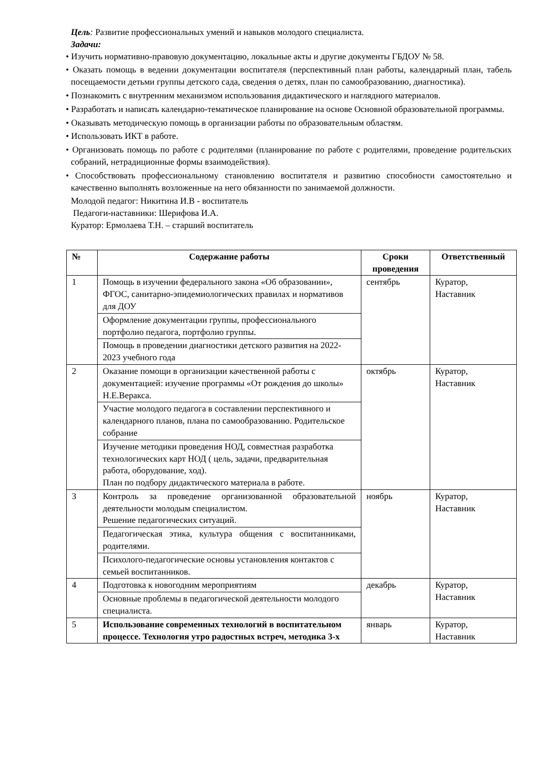Цель: Развитие профессиональных умений и навыков молодого специалиста.
Задачи:
• Изучить нормативно-правовую документацию, локальные акты и другие документы ГБДОУ № 58.
• Оказать помощь в ведении документации воспитателя (перспективный план работы, календарный план, табель посещаемости детьми группы детского сада, сведения о детях, план по самообразованию, диагностика).
• Познакомить с внутренним механизмом использования дидактического и наглядного материалов.
• Разработать и написать календарно-тематическое планирование на основе Основной образовательной программы.
• Оказывать методическую помощь в организации работы по образовательным областям.
• Использовать ИКТ в работе.
• Организовать помощь по работе с родителями (планирование по работе с родителями, проведение родительских собраний, нетрадиционные формы взаимодействия).
• Способствовать профессиональному становлению воспитателя и развитию способности самостоятельно и качественно выполнять возложенные на него обязанности по занимаемой должности.
Молодой педагог: Никитина И.В - воспитатель
Педагоги-наставники: Шерифова И.А.
Куратор: Ермолаева Т.Н. – старший воспитатель
| № | Содержание работы | Сроки проведения | Ответственный |
| --- | --- | --- | --- |
| 1 | Помощь в изучении федерального закона «Об образовании», ФГОС, санитарно-эпидемиологических правилах и нормативов для ДОУ | сентябрь | Куратор, Наставник |
| | Оформление документации группы, профессионального портфолио педагога, портфолио группы. | | |
| | Помощь в проведении диагностики детского развития на 2022-2023 учебного года | | |
| 2 | Оказание помощи в организации качественной работы с документацией: изучение программы «От рождения до школы» Н.Е.Веракса. | октябрь | Куратор, Наставник |
| | Участие молодого педагога в составлении перспективного и календарного планов, плана по самообразованию. Родительское собрание | | |
| | Изучение методики проведения НОД, совместная разработка технологических карт НОД ( цель, задачи, предварительная работа, оборудование, ход). План по подбору дидактического материала в работе. | | |
| 3 | Контроль за проведение организованной образовательной деятельности молодым специалистом. Решение педагогических ситуаций. | ноябрь | Куратор, Наставник |
| | Педагогическая этика, культура общения с воспитанниками, родителями. | | |
| | Психолого-педагогические основы установления контактов с семьей воспитанников. | | |
| 4 | Подготовка к новогодним мероприятиям | декабрь | Куратор, Наставник |
| | Основные проблемы в педагогической деятельности молодого специалиста. | | |
| 5 | Использование современных технологий в воспитательном процессе. Технология утро радостных встреч, методика 3-х | январь | Куратор, Наставник |